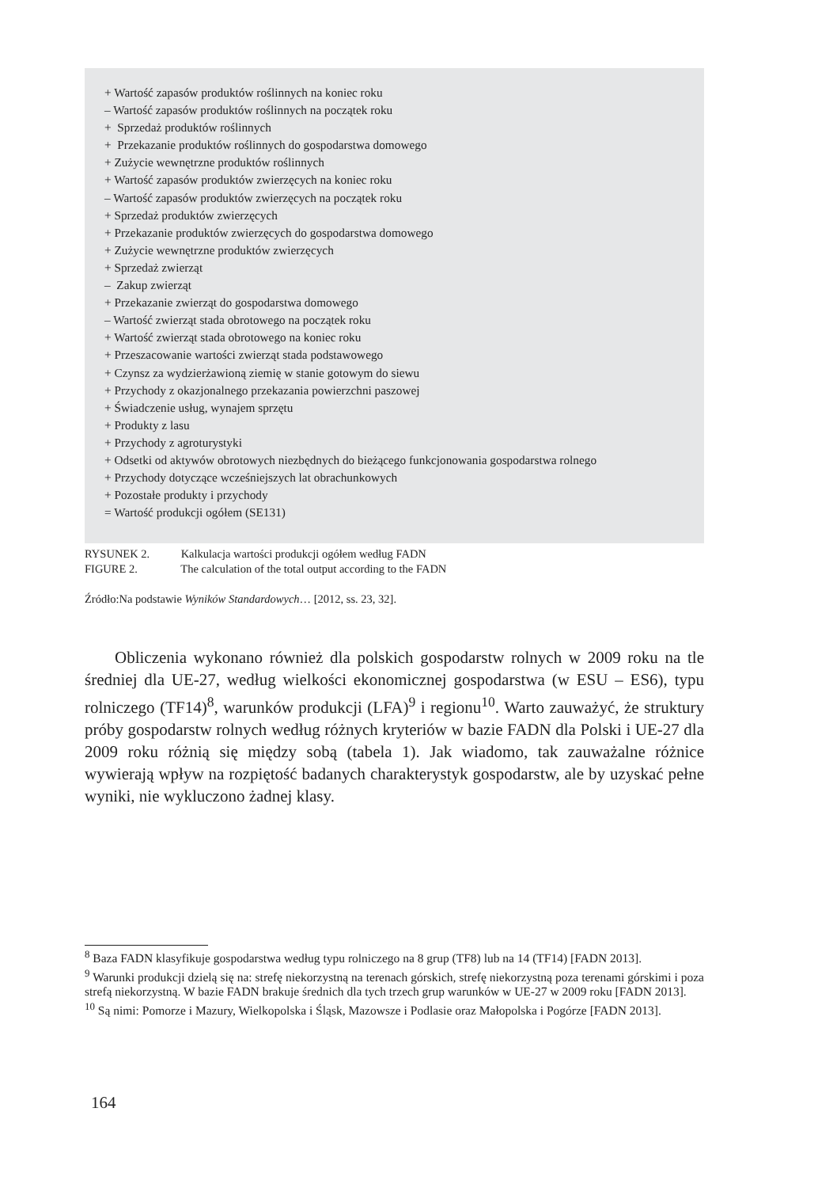+ Wartość zapasów produktów roślinnych na koniec roku
– Wartość zapasów produktów roślinnych na początek roku
+ Sprzedaż produktów roślinnych
+ Przekazanie produktów roślinnych do gospodarstwa domowego
+ Zużycie wewnętrzne produktów roślinnych
+ Wartość zapasów produktów zwierzęcych na koniec roku
– Wartość zapasów produktów zwierzęcych na początek roku
+ Sprzedaż produktów zwierzęcych
+ Przekazanie produktów zwierzęcych do gospodarstwa domowego
+ Zużycie wewnętrzne produktów zwierzęcych
+ Sprzedaż zwierząt
– Zakup zwierząt
+ Przekazanie zwierząt do gospodarstwa domowego
– Wartość zwierząt stada obrotowego na początek roku
+ Wartość zwierząt stada obrotowego na koniec roku
+ Przeszacowanie wartości zwierząt stada podstawowego
+ Czynsz za wydzierżawioną ziemię w stanie gotowym do siewu
+ Przychody z okazjonalnego przekazania powierzchni paszowej
+ Świadczenie usług, wynajem sprzętu
+ Produkty z lasu
+ Przychody z agroturystyki
+ Odsetki od aktywów obrotowych niezbędnych do bieżącego funkcjonowania gospodarstwa rolnego
+ Przychody dotyczące wcześniejszych lat obrachunkowych
+ Pozostałe produkty i przychody
= Wartość produkcji ogółem (SE131)
RYSUNEK 2. Kalkulacja wartości produkcji ogółem według FADN
FIGURE 2. The calculation of the total output according to the FADN
Źródło:Na podstawie Wyników Standardowych… [2012, ss. 23, 32].
Obliczenia wykonano również dla polskich gospodarstw rolnych w 2009 roku na tle średniej dla UE-27, według wielkości ekonomicznej gospodarstwa (w ESU – ES6), typu rolniczego (TF14)<sup>8</sup>, warunków produkcji (LFA)<sup>9</sup> i regionu<sup>10</sup>. Warto zauważyć, że struktury próby gospodarstw rolnych według różnych kryteriów w bazie FADN dla Polski i UE-27 dla 2009 roku różnią się między sobą (tabela 1). Jak wiadomo, tak zauważalne różnice wywierają wpływ na rozpiętość badanych charakterystyk gospodarstw, ale by uzyskać pełne wyniki, nie wykluczono żadnej klasy.
<sup>8</sup> Baza FADN klasyfikuje gospodarstwa według typu rolniczego na 8 grup (TF8) lub na 14 (TF14) [FADN 2013].
<sup>9</sup> Warunki produkcji dzielą się na: strefę niekorzystną na terenach górskich, strefę niekorzystną poza terenami górskimi i poza strefą niekorzystną. W bazie FADN brakuje średnich dla tych trzech grup warunków w UE-27 w 2009 roku [FADN 2013].
<sup>10</sup> Są nimi: Pomorze i Mazury, Wielkopolska i Śląsk, Mazowsze i Podlasie oraz Małopolska i Pogórze [FADN 2013].
164